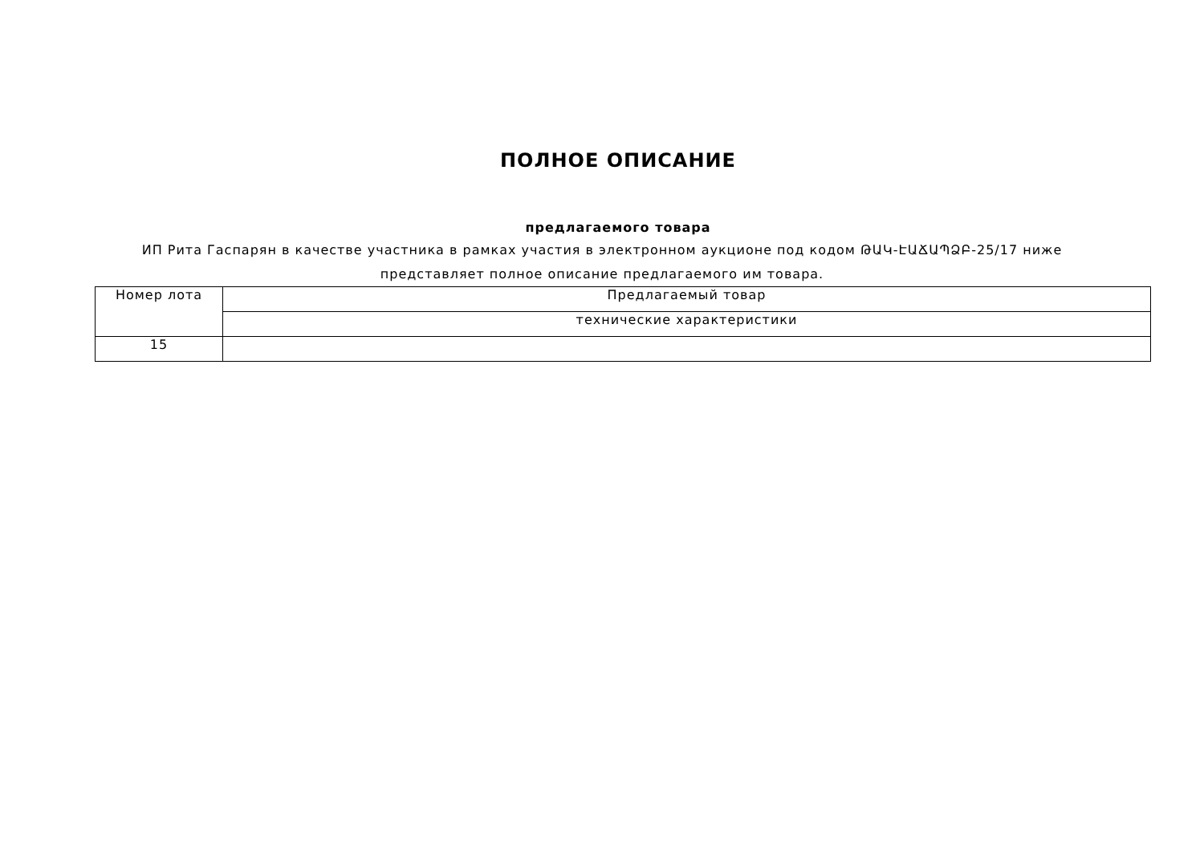ПОЛНОЕ ОПИСАНИЕ
предлагаемого товара
ИП Рита Гаспарян в качестве участника в рамках участия в электронном аукционе под кодом ԹԱԿ-ԷԱՃԱՊՁԲ-25/17 ниже представляет полное описание предлагаемого им товара.
| Номер лота | Предлагаемый товар |
| --- | --- |
| | технические характеристики |
| 15 | |